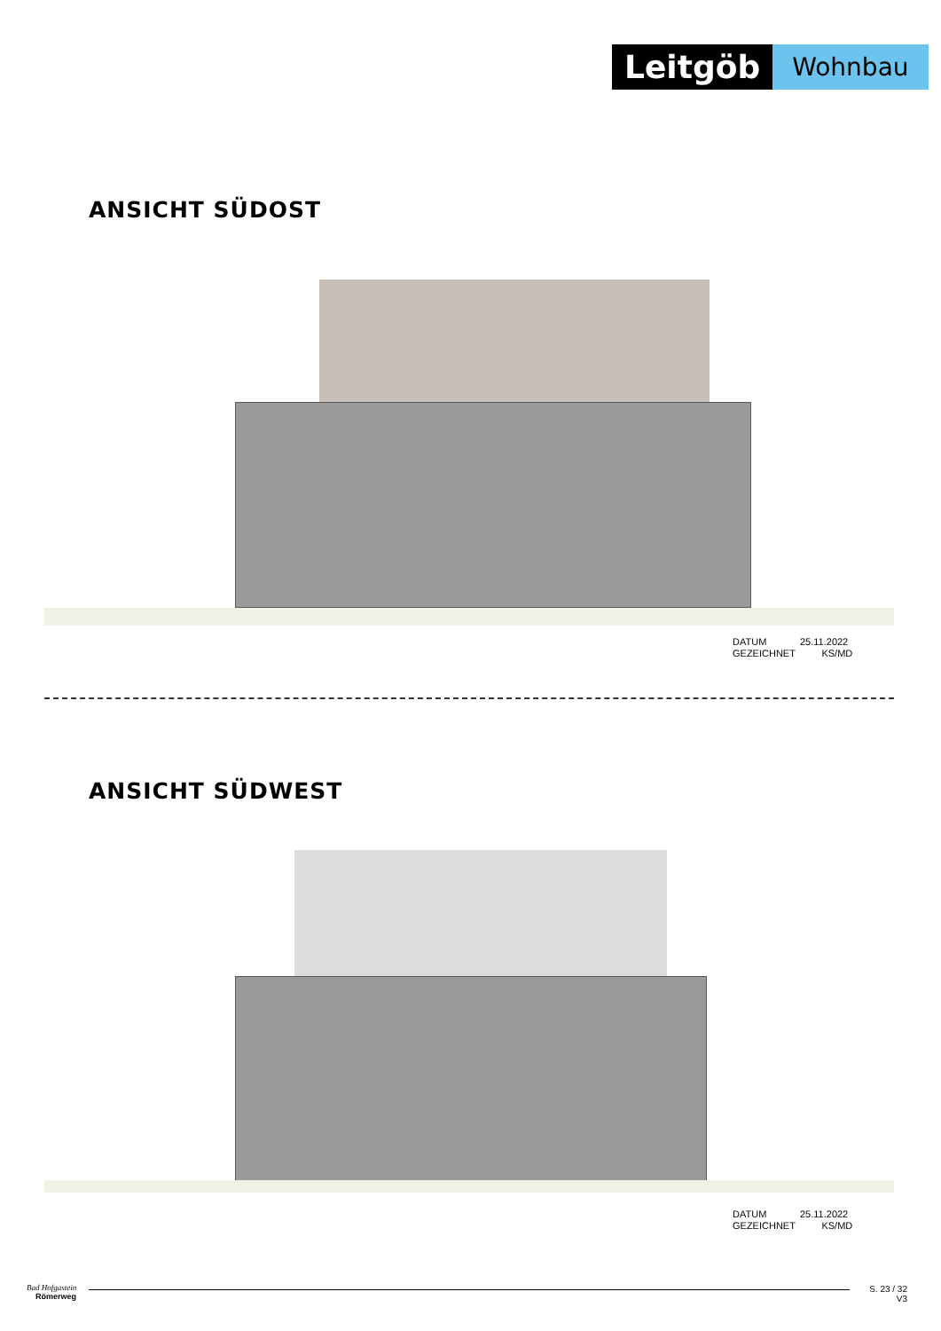Leitgöb
Wohnbau
ANSICHT SÜDOST
DATUM 25.11.2022
GEZEICHNET KS/MD
ANSICHT SÜDWEST
DATUM 25.11.2022
GEZEICHNET KS/MD
Bad Hofgastein
Römerweg
S. 23 / 32
V3